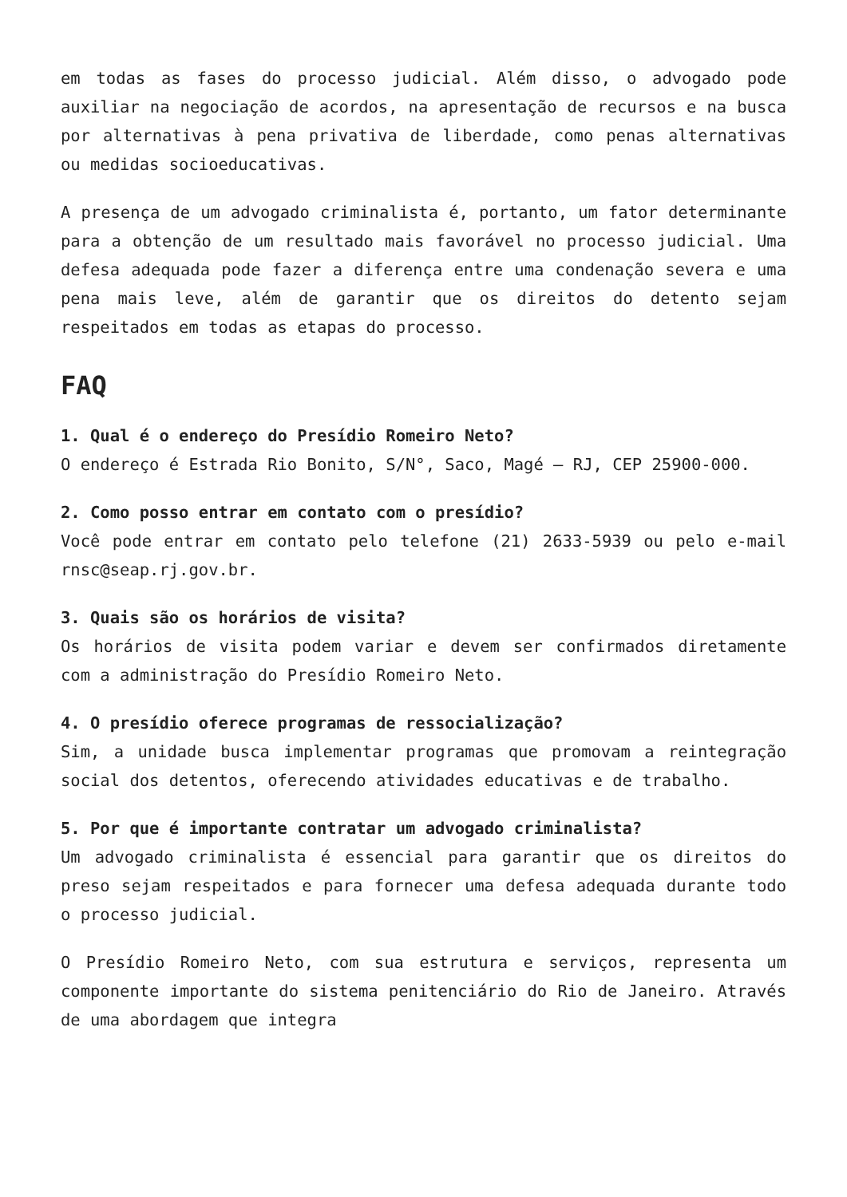em todas as fases do processo judicial. Além disso, o advogado pode auxiliar na negociação de acordos, na apresentação de recursos e na busca por alternativas à pena privativa de liberdade, como penas alternativas ou medidas socioeducativas.
A presença de um advogado criminalista é, portanto, um fator determinante para a obtenção de um resultado mais favorável no processo judicial. Uma defesa adequada pode fazer a diferença entre uma condenação severa e uma pena mais leve, além de garantir que os direitos do detento sejam respeitados em todas as etapas do processo.
FAQ
1. Qual é o endereço do Presídio Romeiro Neto?
O endereço é Estrada Rio Bonito, S/N°, Saco, Magé – RJ, CEP 25900-000.
2. Como posso entrar em contato com o presídio?
Você pode entrar em contato pelo telefone (21) 2633-5939 ou pelo e-mail rnsc@seap.rj.gov.br.
3. Quais são os horários de visita?
Os horários de visita podem variar e devem ser confirmados diretamente com a administração do Presídio Romeiro Neto.
4. O presídio oferece programas de ressocialização?
Sim, a unidade busca implementar programas que promovam a reintegração social dos detentos, oferecendo atividades educativas e de trabalho.
5. Por que é importante contratar um advogado criminalista?
Um advogado criminalista é essencial para garantir que os direitos do preso sejam respeitados e para fornecer uma defesa adequada durante todo o processo judicial.
O Presídio Romeiro Neto, com sua estrutura e serviços, representa um componente importante do sistema penitenciário do Rio de Janeiro. Através de uma abordagem que integra